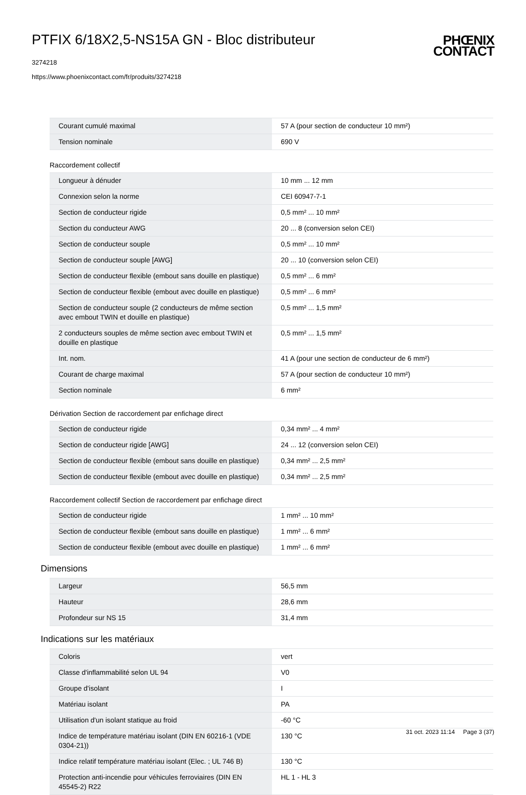PTFIX 6/18X2,5-NS15A GN - Bloc distributeur
3274218
https://www.phoenixcontact.com/fr/produits/3274218
PHŒNIX
CONTACT
| Courant cumulé maximal | 57 A (pour section de conducteur 10 mm²) |
| Tension nominale | 690 V |
Raccordement collectif
| Longueur à dénuder | 10 mm ... 12 mm |
| Connexion selon la norme | CEI 60947-7-1 |
| Section de conducteur rigide | 0,5 mm² ... 10 mm² |
| Section du conducteur AWG | 20 ... 8 (conversion selon CEI) |
| Section de conducteur souple | 0,5 mm² ... 10 mm² |
| Section de conducteur souple [AWG] | 20 ... 10 (conversion selon CEI) |
| Section de conducteur flexible (embout sans douille en plastique) | 0,5 mm² ... 6 mm² |
| Section de conducteur flexible (embout avec douille en plastique) | 0,5 mm² ... 6 mm² |
| Section de conducteur souple (2 conducteurs de même section avec embout TWIN et douille en plastique) | 0,5 mm² ... 1,5 mm² |
| 2 conducteurs souples de même section avec embout TWIN et douille en plastique | 0,5 mm² ... 1,5 mm² |
| Int. nom. | 41 A (pour une section de conducteur de 6 mm²) |
| Courant de charge maximal | 57 A (pour section de conducteur 10 mm²) |
| Section nominale | 6 mm² |
Dérivation Section de raccordement par enfichage direct
| Section de conducteur rigide | 0,34 mm² ... 4 mm² |
| Section de conducteur rigide [AWG] | 24 ... 12 (conversion selon CEI) |
| Section de conducteur flexible (embout sans douille en plastique) | 0,34 mm² ... 2,5 mm² |
| Section de conducteur flexible (embout avec douille en plastique) | 0,34 mm² ... 2,5 mm² |
Raccordement collectif Section de raccordement par enfichage direct
| Section de conducteur rigide | 1 mm² ... 10 mm² |
| Section de conducteur flexible (embout sans douille en plastique) | 1 mm² ... 6 mm² |
| Section de conducteur flexible (embout avec douille en plastique) | 1 mm² ... 6 mm² |
Dimensions
| Largeur | 56,5 mm |
| Hauteur | 28,6 mm |
| Profondeur sur NS 15 | 31,4 mm |
Indications sur les matériaux
| Coloris | vert |
| Classe d'inflammabilité selon UL 94 | V0 |
| Groupe d'isolant | I |
| Matériau isolant | PA |
| Utilisation d'un isolant statique au froid | -60 °C |
| Indice de température matériau isolant (DIN EN 60216-1 (VDE 0304-21)) | 130 °C |
| Indice relatif température matériau isolant (Elec. ; UL 746 B) | 130 °C |
| Protection anti-incendie pour véhicules ferroviaires (DIN EN 45545-2) R22 | HL 1 - HL 3 |
31 oct. 2023 11:14 Page 3 (37)